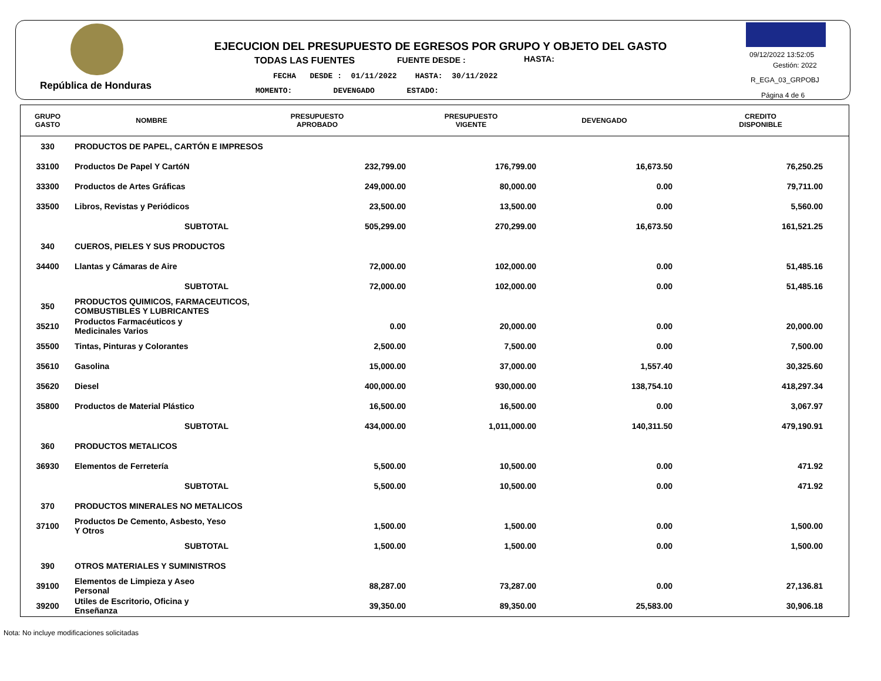República de Honduras
EJECUCION DEL PRESUPUESTO DE EGRESOS POR GRUPO Y OBJETO DEL GASTO
TODAS LAS FUENTES FUENTE DESDE : HASTA:
FECHA DESDE : 01/11/2022 HASTA: 30/11/2022
MOMENTO: DEVENGADO ESTADO:
09/12/2022 13:52:05
Gestión: 2022
R_EGA_03_GRPOBJ
Página 4 de 6
| GRUPO GASTO | NOMBRE | PRESUPUESTO APROBADO | PRESUPUESTO VIGENTE | DEVENGADO | CREDITO DISPONIBLE |
| --- | --- | --- | --- | --- | --- |
| 330 | PRODUCTOS DE PAPEL, CARTÓN E IMPRESOS | | | | |
| 33100 | Productos De Papel Y CartóN | 232,799.00 | 176,799.00 | 16,673.50 | 76,250.25 |
| 33300 | Productos de Artes Gráficas | 249,000.00 | 80,000.00 | 0.00 | 79,711.00 |
| 33500 | Libros, Revistas y Periódicos | 23,500.00 | 13,500.00 | 0.00 | 5,560.00 |
| | SUBTOTAL | 505,299.00 | 270,299.00 | 16,673.50 | 161,521.25 |
| 340 | CUEROS, PIELES Y SUS PRODUCTOS | | | | |
| 34400 | Llantas y Cámaras de Aire | 72,000.00 | 102,000.00 | 0.00 | 51,485.16 |
| | SUBTOTAL | 72,000.00 | 102,000.00 | 0.00 | 51,485.16 |
| 350 | PRODUCTOS QUIMICOS, FARMACEUTICOS, COMBUSTIBLES Y LUBRICANTES | | | | |
| 35210 | Productos Farmacéuticos y Medicinales Varios | 0.00 | 20,000.00 | 0.00 | 20,000.00 |
| 35500 | Tintas, Pinturas y Colorantes | 2,500.00 | 7,500.00 | 0.00 | 7,500.00 |
| 35610 | Gasolina | 15,000.00 | 37,000.00 | 1,557.40 | 30,325.60 |
| 35620 | Diesel | 400,000.00 | 930,000.00 | 138,754.10 | 418,297.34 |
| 35800 | Productos de Material Plástico | 16,500.00 | 16,500.00 | 0.00 | 3,067.97 |
| | SUBTOTAL | 434,000.00 | 1,011,000.00 | 140,311.50 | 479,190.91 |
| 360 | PRODUCTOS METALICOS | | | | |
| 36930 | Elementos de Ferretería | 5,500.00 | 10,500.00 | 0.00 | 471.92 |
| | SUBTOTAL | 5,500.00 | 10,500.00 | 0.00 | 471.92 |
| 370 | PRODUCTOS MINERALES NO METALICOS | | | | |
| 37100 | Productos De Cemento, Asbesto, Yeso Y Otros | 1,500.00 | 1,500.00 | 0.00 | 1,500.00 |
| | SUBTOTAL | 1,500.00 | 1,500.00 | 0.00 | 1,500.00 |
| 390 | OTROS MATERIALES Y SUMINISTROS | | | | |
| 39100 | Elementos de Limpieza y Aseo Personal | 88,287.00 | 73,287.00 | 0.00 | 27,136.81 |
| 39200 | Utiles de Escritorio, Oficina y Enseñanza | 39,350.00 | 89,350.00 | 25,583.00 | 30,906.18 |
Nota: No incluye modificaciones solicitadas